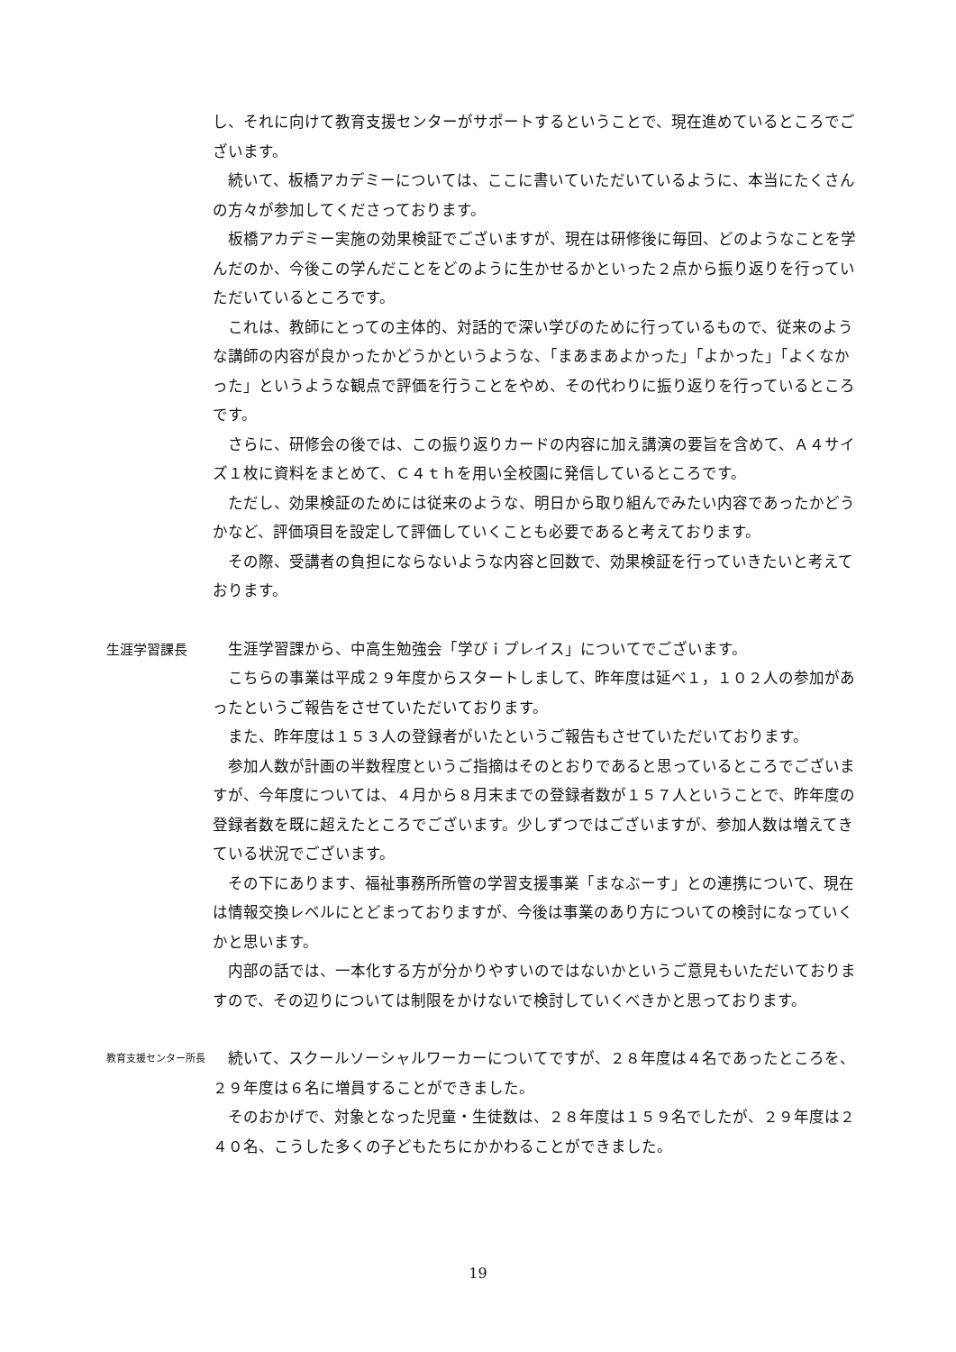し、それに向けて教育支援センターがサポートするということで、現在進めているところでございます。
続いて、板橋アカデミーについては、ここに書いていただいているように、本当にたくさんの方々が参加してくださっております。
板橋アカデミー実施の効果検証でございますが、現在は研修後に毎回、どのようなことを学んだのか、今後この学んだことをどのように生かせるかといった２点から振り返りを行っていただいているところです。
これは、教師にとっての主体的、対話的で深い学びのために行っているもので、従来のような講師の内容が良かったかどうかというような、「まあまあよかった」「よかった」「よくなかった」というような観点で評価を行うことをやめ、その代わりに振り返りを行っているところです。
さらに、研修会の後では、この振り返りカードの内容に加え講演の要旨を含めて、Ａ４サイズ１枚に資料をまとめて、Ｃ４ｔｈを用い全校園に発信しているところです。
ただし、効果検証のためには従来のような、明日から取り組んでみたい内容であったかどうかなど、評価項目を設定して評価していくことも必要であると考えております。
その際、受講者の負担にならないような内容と回数で、効果検証を行っていきたいと考えております。
生涯学習課長 生涯学習課から、中高生勉強会「学びｉプレイス」についてでございます。
こちらの事業は平成２９年度からスタートしまして、昨年度は延べ１，１０２人の参加があったというご報告をさせていただいております。
また、昨年度は１５３人の登録者がいたというご報告もさせていただいております。
参加人数が計画の半数程度というご指摘はそのとおりであると思っているところでございますが、今年度については、４月から８月末までの登録者数が１５７人ということで、昨年度の登録者数を既に超えたところでございます。少しずつではございますが、参加人数は増えてきている状況でございます。
その下にあります、福祉事務所所管の学習支援事業「まなぶーす」との連携について、現在は情報交換レベルにとどまっておりますが、今後は事業のあり方についての検討になっていくかと思います。
内部の話では、一本化する方が分かりやすいのではないかというご意見もいただいておりますので、その辺りについては制限をかけないで検討していくべきかと思っております。
教育支援センター所長
続いて、スクールソーシャルワーカーについてですが、２８年度は４名であったところを、２９年度は６名に増員することができました。
そのおかげで、対象となった児童・生徒数は、２８年度は１５９名でしたが、２９年度は２４０名、こうした多くの子どもたちにかかわることができました。
19